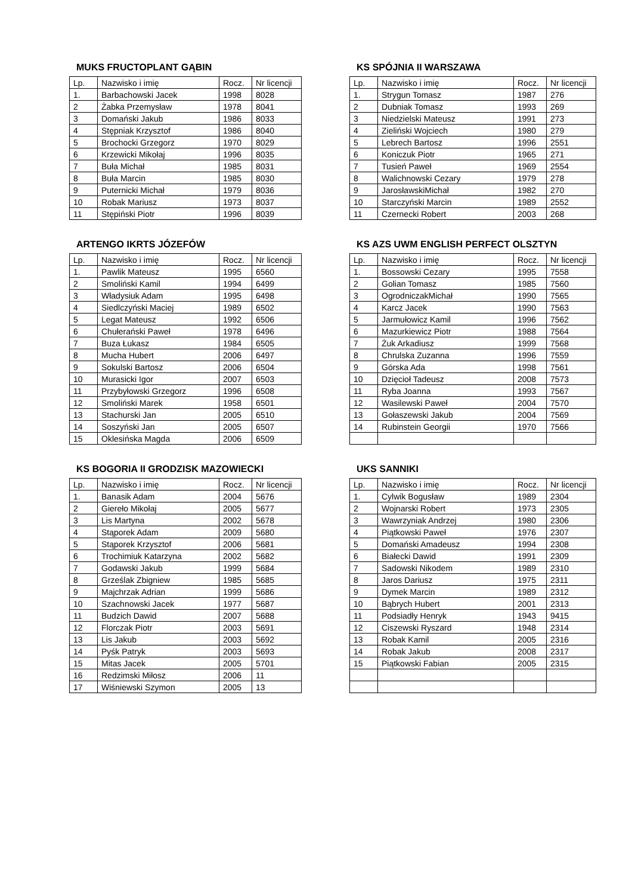MUKS FRUCTOPLANT GĄBIN
| Lp. | Nazwisko i imię | Rocz. | Nr licencji |
| --- | --- | --- | --- |
| 1. | Barbachowski Jacek | 1998 | 8028 |
| 2 | Żabka Przemysław | 1978 | 8041 |
| 3 | Domański Jakub | 1986 | 8033 |
| 4 | Stępniak Krzysztof | 1986 | 8040 |
| 5 | Brochocki Grzegorz | 1970 | 8029 |
| 6 | Krzewicki Mikołaj | 1996 | 8035 |
| 7 | Buła Michał | 1985 | 8031 |
| 8 | Buła Marcin | 1985 | 8030 |
| 9 | Puternicki Michał | 1979 | 8036 |
| 10 | Robak Mariusz | 1973 | 8037 |
| 11 | Stępiński Piotr | 1996 | 8039 |
KS SPÓJNIA II WARSZAWA
| Lp. | Nazwisko i imię | Rocz. | Nr licencji |
| --- | --- | --- | --- |
| 1. | Strygun Tomasz | 1987 | 276 |
| 2 | Dubniak Tomasz | 1993 | 269 |
| 3 | Niedzielski Mateusz | 1991 | 273 |
| 4 | Zieliński Wojciech | 1980 | 279 |
| 5 | Lebrech Bartosz | 1996 | 2551 |
| 6 | Koniczuk Piotr | 1965 | 271 |
| 7 | Tusień Paweł | 1969 | 2554 |
| 8 | Walichnowski Cezary | 1979 | 278 |
| 9 | JarosławskiMichał | 1982 | 270 |
| 10 | Starczyński Marcin | 1989 | 2552 |
| 11 | Czernecki Robert | 2003 | 268 |
ARTENGO IKRTS JÓZEFÓW
| Lp. | Nazwisko i imię | Rocz. | Nr licencji |
| --- | --- | --- | --- |
| 1. | Pawlik Mateusz | 1995 | 6560 |
| 2 | Smoliński Kamil | 1994 | 6499 |
| 3 | Władysiuk Adam | 1995 | 6498 |
| 4 | Siedlczyński Maciej | 1989 | 6502 |
| 5 | Legat Mateusz | 1992 | 6506 |
| 6 | Chułerański Paweł | 1978 | 6496 |
| 7 | Buza Łukasz | 1984 | 6505 |
| 8 | Mucha Hubert | 2006 | 6497 |
| 9 | Sokulski Bartosz | 2006 | 6504 |
| 10 | Murasicki Igor | 2007 | 6503 |
| 11 | Przybyłowski Grzegorz | 1996 | 6508 |
| 12 | Smoliński Marek | 1958 | 6501 |
| 13 | Stachurski Jan | 2005 | 6510 |
| 14 | Soszyński Jan | 2005 | 6507 |
| 15 | Oklesińska Magda | 2006 | 6509 |
KS AZS UWM ENGLISH PERFECT OLSZTYN
| Lp. | Nazwisko i imię | Rocz. | Nr licencji |
| --- | --- | --- | --- |
| 1. | Bossowski Cezary | 1995 | 7558 |
| 2 | Golian Tomasz | 1985 | 7560 |
| 3 | OgrodniczakMichał | 1990 | 7565 |
| 4 | Karcz Jacek | 1990 | 7563 |
| 5 | Jarmułowicz Kamil | 1996 | 7562 |
| 6 | Mazurkiewicz Piotr | 1988 | 7564 |
| 7 | Żuk Arkadiusz | 1999 | 7568 |
| 8 | Chrulska Zuzanna | 1996 | 7559 |
| 9 | Górska Ada | 1998 | 7561 |
| 10 | Dzięcioł Tadeusz | 2008 | 7573 |
| 11 | Ryba Joanna | 1993 | 7567 |
| 12 | Wasilewski Paweł | 2004 | 7570 |
| 13 | Gołaszewski Jakub | 2004 | 7569 |
| 14 | Rubinstein Georgii | 1970 | 7566 |
KS BOGORIA II GRODZISK MAZOWIECKI
| Lp. | Nazwisko i imię | Rocz. | Nr licencji |
| --- | --- | --- | --- |
| 1. | Banasik Adam | 2004 | 5676 |
| 2 | Giereło Mikołaj | 2005 | 5677 |
| 3 | Lis Martyna | 2002 | 5678 |
| 4 | Stąporek Adam | 2009 | 5680 |
| 5 | Stąporek Krzysztof | 2006 | 5681 |
| 6 | Trochimiuk Katarzyna | 2002 | 5682 |
| 7 | Godawski Jakub | 1999 | 5684 |
| 8 | Grześlak Zbigniew | 1985 | 5685 |
| 9 | Majchrzak Adrian | 1999 | 5686 |
| 10 | Szachnowski Jacek | 1977 | 5687 |
| 11 | Budzich Dawid | 2007 | 5688 |
| 12 | Florczak Piotr | 2003 | 5691 |
| 13 | Lis Jakub | 2003 | 5692 |
| 14 | Pyśk Patryk | 2003 | 5693 |
| 15 | Mitas Jacek | 2005 | 5701 |
| 16 | Redzimski Miłosz | 2006 | 11 |
| 17 | Wiśniewski Szymon | 2005 | 13 |
UKS SANNIKI
| Lp. | Nazwisko i imię | Rocz. | Nr licencji |
| --- | --- | --- | --- |
| 1. | Cylwik Bogusław | 1989 | 2304 |
| 2 | Wojnarski Robert | 1973 | 2305 |
| 3 | Wawrzyniak Andrzej | 1980 | 2306 |
| 4 | Piątkowski Paweł | 1976 | 2307 |
| 5 | Domański Amadeusz | 1994 | 2308 |
| 6 | Białecki Dawid | 1991 | 2309 |
| 7 | Sadowski Nikodem | 1989 | 2310 |
| 8 | Jaros Dariusz | 1975 | 2311 |
| 9 | Dymek Marcin | 1989 | 2312 |
| 10 | Bąbrych Hubert | 2001 | 2313 |
| 11 | Podsiadły Henryk | 1943 | 9415 |
| 12 | Ciszewski Ryszard | 1948 | 2314 |
| 13 | Robak Kamil | 2005 | 2316 |
| 14 | Robak Jakub | 2008 | 2317 |
| 15 | Piątkowski Fabian | 2005 | 2315 |